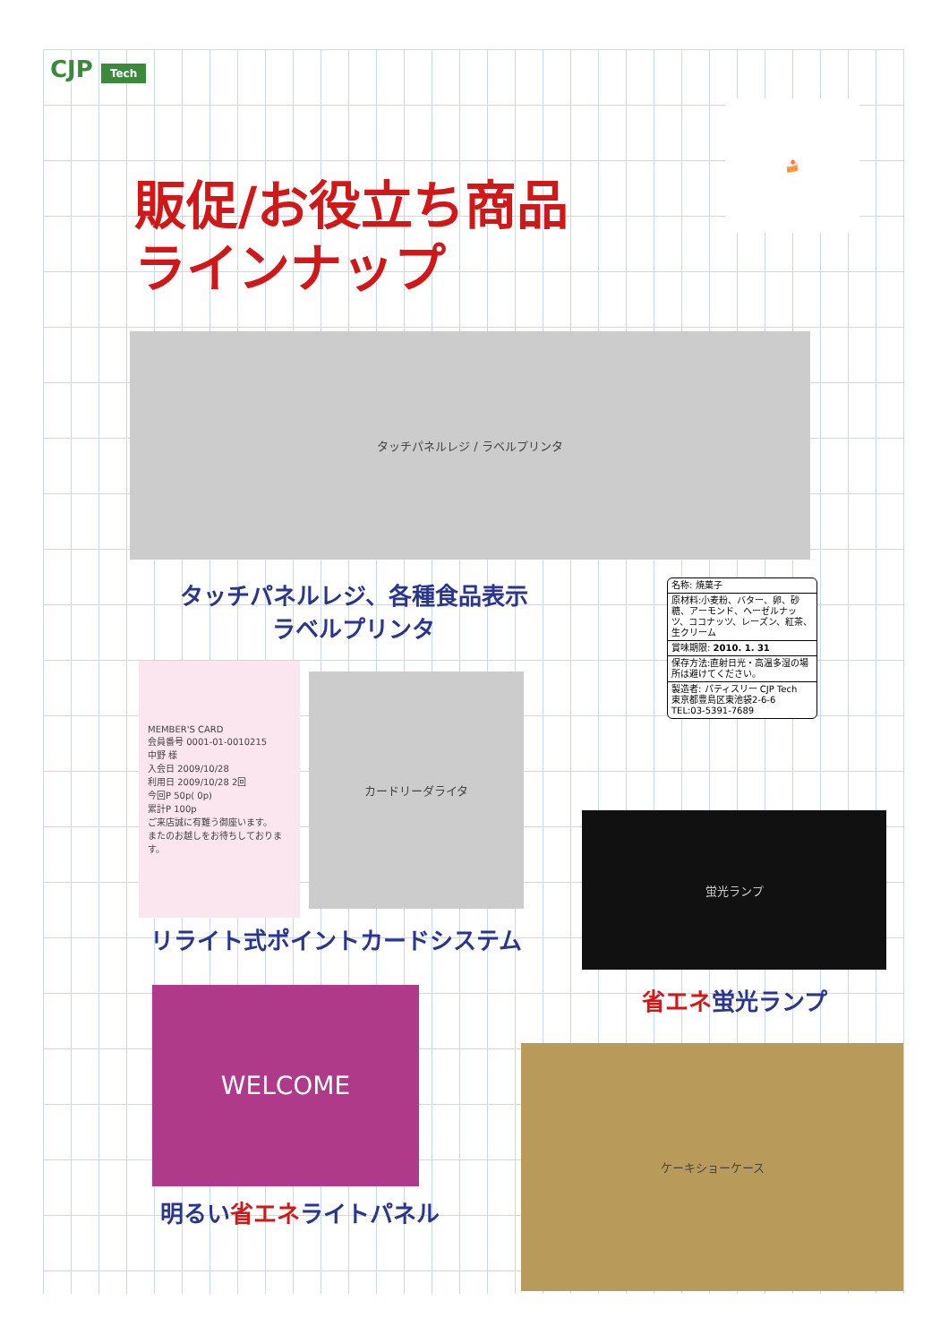CJP Tech
販促/お役立ち商品
ラインナップ
🍰
タッチパネルレジ / ラベルプリンタ
タッチパネルレジ、各種食品表示
ラベルプリンタ
名称: 焼菓子
原材料:小麦粉、バター、卵、砂糖、アーモンド、ヘーゼルナッツ、ココナッツ、レーズン、紅茶、生クリーム
賞味期限: 2010. 1. 31
保存方法:直射日光・高温多湿の場所は避けてください。
製造者: パティスリー CJP Tech
東京都豊島区東池袋2-6-6
TEL:03-5391-7689
MEMBER'S CARD
会員番号 0001-01-0010215
中野 様
入会日 2009/10/28
利用日 2009/10/28 2回
今回P 50p( 0p)
累計P 100p
ご来店誠に有難う御座います。
またのお越しをお待ちしております。
カードリーダライタ
リライト式ポイントカードシステム
蛍光ランプ
省エネ蛍光ランプ
WELCOME
明るい省エネライトパネル
ケーキショーケース